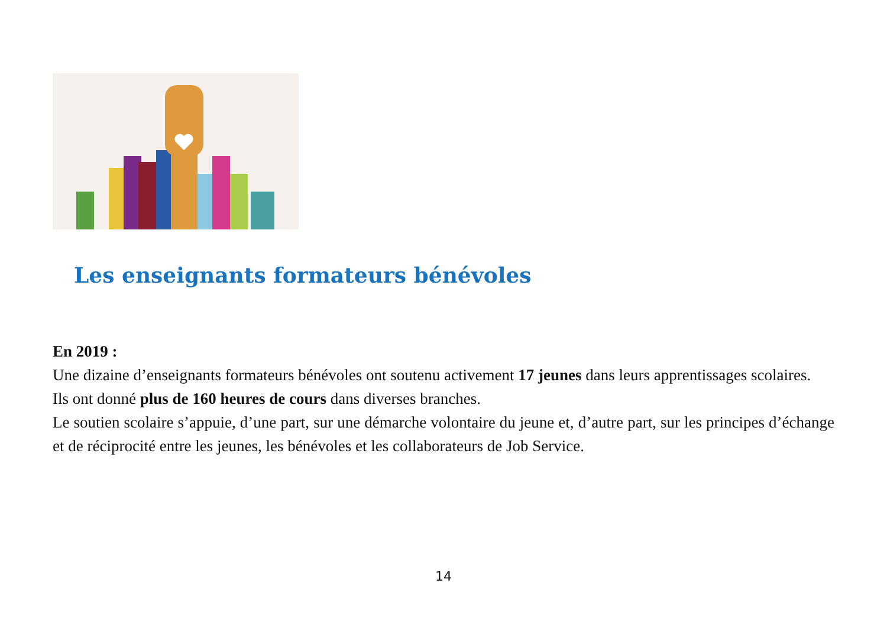Les enseignants formateurs bénévoles
En 2019 :
Une dizaine d’enseignants formateurs bénévoles ont soutenu activement 17 jeunes dans leurs apprentissages scolaires.
Ils ont donné plus de 160 heures de cours dans diverses branches.
Le soutien scolaire s’appuie, d’une part, sur une démarche volontaire du jeune et, d’autre part, sur les principes d’échange et de réciprocité entre les jeunes, les bénévoles et les collaborateurs de Job Service.
14